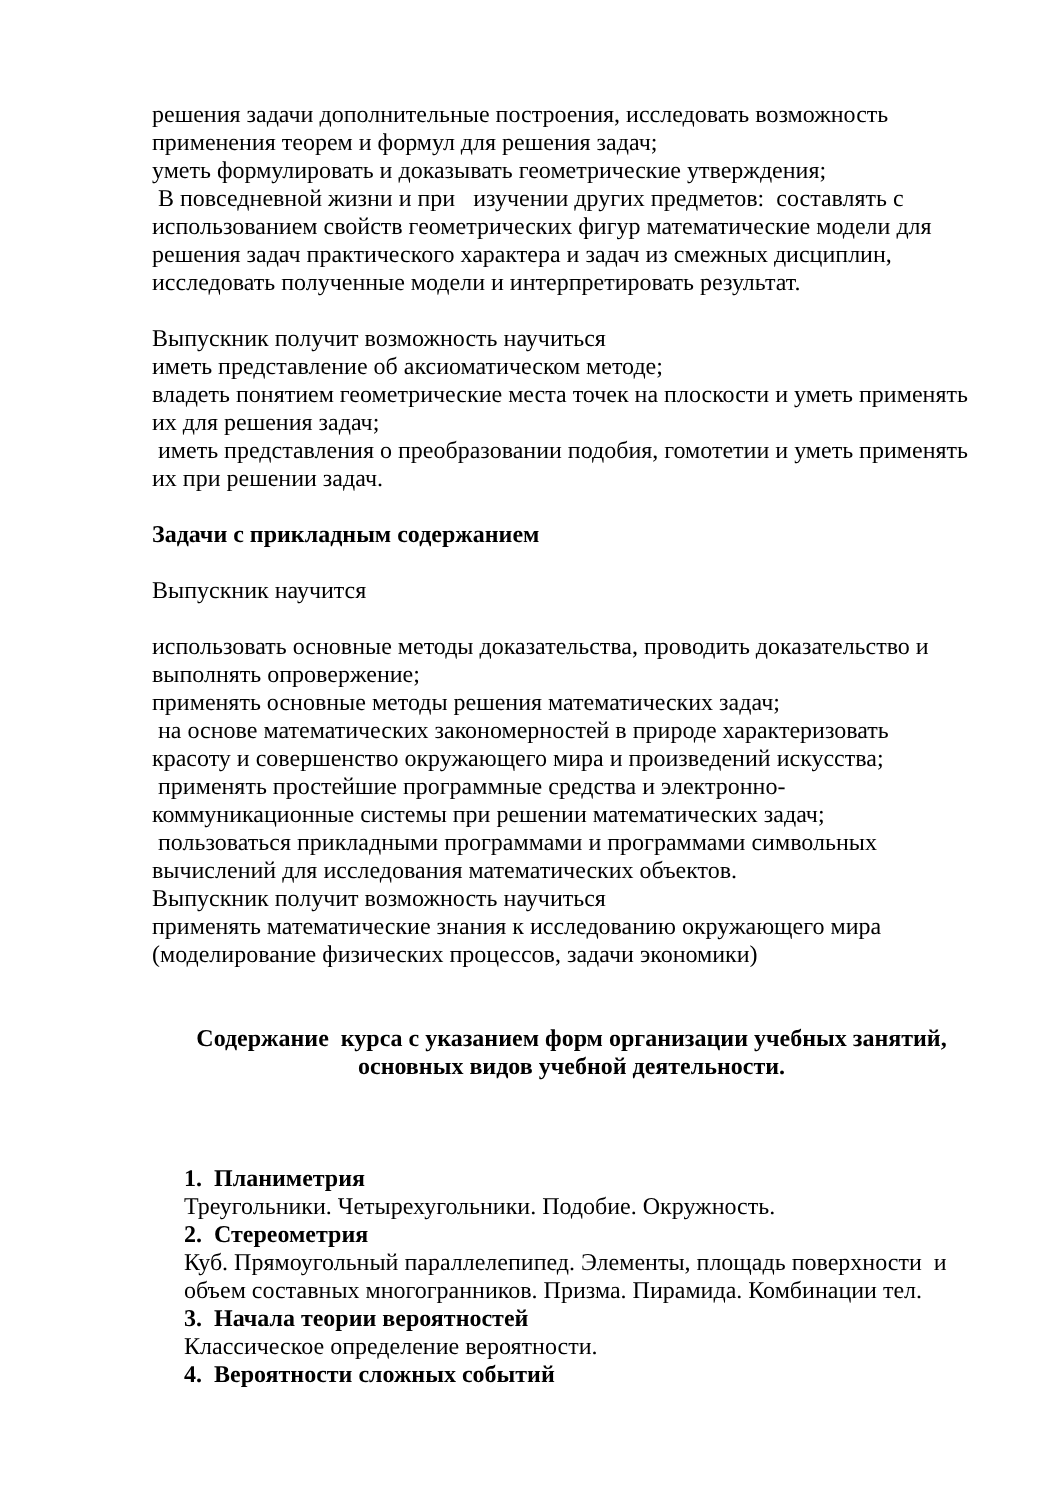решения задачи дополнительные построения, исследовать возможность применения теорем и формул для решения задач;
уметь формулировать и доказывать геометрические утверждения;
В повседневной жизни и при изучении других предметов: составлять с использованием свойств геометрических фигур математические модели для решения задач практического характера и задач из смежных дисциплин, исследовать полученные модели и интерпретировать результат.
Выпускник получит возможность научиться
иметь представление об аксиоматическом методе;
владеть понятием геометрические места точек на плоскости и уметь применять их для решения задач;
иметь представления о преобразовании подобия, гомотетии и уметь применять их при решении задач.
Задачи с прикладным содержанием
Выпускник научится
использовать основные методы доказательства, проводить доказательство и выполнять опровержение;
применять основные методы решения математических задач;
на основе математических закономерностей в природе характеризовать красоту и совершенство окружающего мира и произведений искусства;
применять простейшие программные средства и электронно-коммуникационные системы при решении математических задач;
пользоваться прикладными программами и программами символьных вычислений для исследования математических объектов.
Выпускник получит возможность научиться
применять математические знания к исследованию окружающего мира (моделирование физических процессов, задачи экономики)
Содержание курса с указанием форм организации учебных занятий, основных видов учебной деятельности.
1. Планиметрия
Треугольники. Четырехугольники. Подобие. Окружность.
2. Стереометрия
Куб. Прямоугольный параллелепипед. Элементы, площадь поверхности и объем составных многогранников. Призма. Пирамида. Комбинации тел.
3. Начала теории вероятностей
Классическое определение вероятности.
4. Вероятности сложных событий